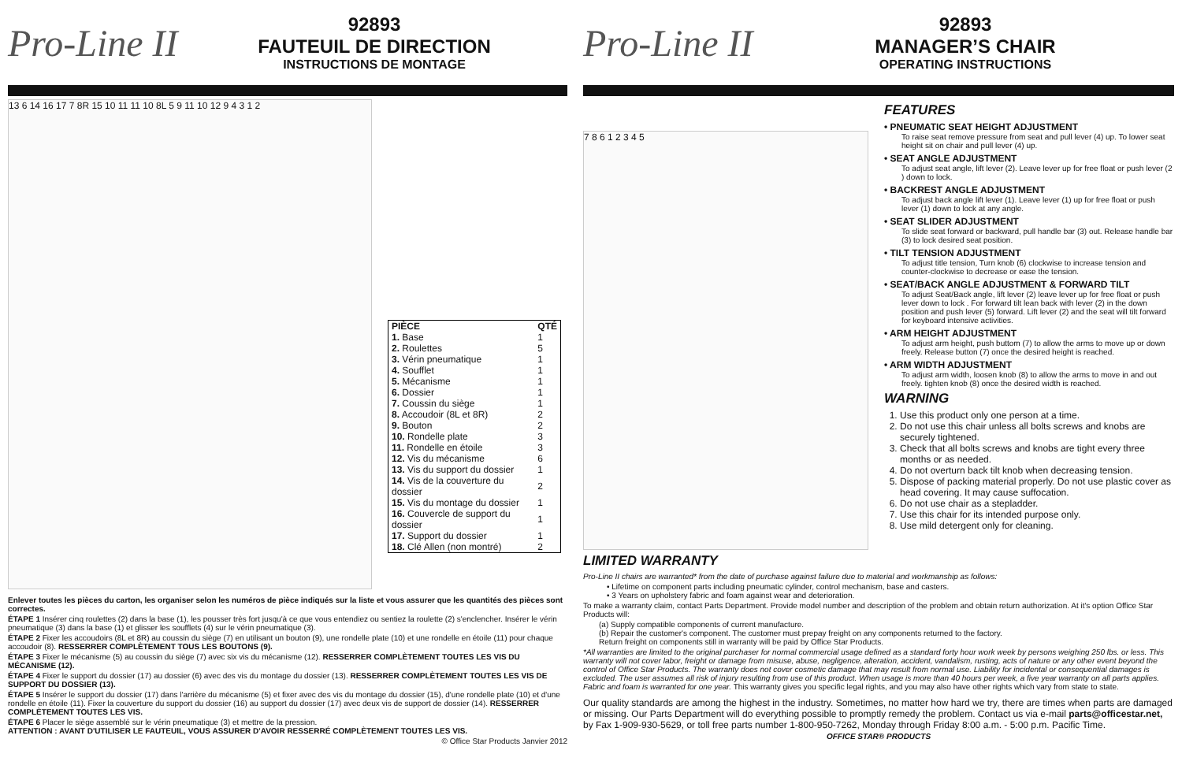Pro-Line II
92893
FAUTEUIL DE DIRECTION
INSTRUCTIONS DE MONTAGE
13 6 14 16 17 7 8R 15 10 11 11 10 8L 5 9 11 10 12 9 4 3 1 2
| PIÈCE | QTÉ |
| --- | --- |
| 1. Base | 1 |
| 2. Roulettes | 5 |
| 3. Vérin pneumatique | 1 |
| 4. Soufflet | 1 |
| 5. Mécanisme | 1 |
| 6. Dossier | 1 |
| 7. Coussin du siège | 1 |
| 8. Accoudoir (8L et 8R) | 2 |
| 9. Bouton | 2 |
| 10. Rondelle plate | 3 |
| 11. Rondelle en étoile | 3 |
| 12. Vis du mécanisme | 6 |
| 13. Vis du support du dossier | 1 |
| 14. Vis de la couverture du dossier | 2 |
| 15. Vis du montage du dossier | 1 |
| 16. Couvercle de support du dossier | 1 |
| 17. Support du dossier | 1 |
| 18. Clé Allen (non montré) | 2 |
Enlever toutes les pièces du carton, les organiser selon les numéros de pièce indiqués sur la liste et vous assurer que les quantités des pièces sont correctes.
ÉTAPE 1 Insérer cinq roulettes (2) dans la base (1), les pousser très fort jusqu'à ce que vous entendiez ou sentiez la roulette (2) s'enclencher. Insérer le vérin pneumatique (3) dans la base (1) et glisser les soufflets (4) sur le vérin pneumatique (3).
ÉTAPE 2 Fixer les accoudoirs (8L et 8R) au coussin du siège (7) en utilisant un bouton (9), une rondelle plate (10) et une rondelle en étoile (11) pour chaque accoudoir (8). RESSERRER COMPLÈTEMENT TOUS LES BOUTONS (9).
ÉTAPE 3 Fixer le mécanisme (5) au coussin du siège (7) avec six vis du mécanisme (12). RESSERRER COMPLÈTEMENT TOUTES LES VIS DU MÉCANISME (12).
ÉTAPE 4 Fixer le support du dossier (17) au dossier (6) avec des vis du montage du dossier (13). RESSERRER COMPLÈTEMENT TOUTES LES VIS DE SUPPORT DU DOSSIER (13).
ÉTAPE 5 Insérer le support du dossier (17) dans l'arrière du mécanisme (5) et fixer avec des vis du montage du dossier (15), d'une rondelle plate (10) et d'une rondelle en étoile (11). Fixer la couverture du support du dossier (16) au support du dossier (17) avec deux vis de support de dossier (14). RESSERRER COMPLÈTEMENT TOUTES LES VIS.
ÉTAPE 6 Placer le siège assemblé sur le vérin pneumatique (3) et mettre de la pression.
ATTENTION : AVANT D'UTILISER LE FAUTEUIL, VOUS ASSURER D'AVOIR RESSERRÉ COMPLÈTEMENT TOUTES LES VIS.
© Office Star Products Janvier 2012
Pro-Line II
92893
MANAGER’S CHAIR
OPERATING INSTRUCTIONS
7 8 6 1 2 3 4 5
FEATURES
• PNEUMATIC SEAT HEIGHT ADJUSTMENT
To raise seat remove pressure from seat and pull lever (4) up. To lower seat height sit on chair and pull lever (4) up.
• SEAT ANGLE ADJUSTMENT
To adjust seat angle, lift lever (2). Leave lever up for free float or push lever (2 ) down to lock.
• BACKREST ANGLE ADJUSTMENT
To adjust back angle lift lever (1). Leave lever (1) up for free float or push lever (1) down to lock at any angle.
• SEAT SLIDER ADJUSTMENT
To slide seat forward or backward, pull handle bar (3) out. Release handle bar (3) to lock desired seat position.
• TILT TENSION ADJUSTMENT
To adjust title tension, Turn knob (6) clockwise to increase tension and counter-clockwise to decrease or ease the tension.
• SEAT/BACK ANGLE ADJUSTMENT & FORWARD TILT
To adjust Seat/Back angle, lift lever (2) leave lever up for free float or push lever down to lock . For forward tilt lean back with lever (2) in the down position and push lever (5) forward. Lift lever (2) and the seat will tilt forward for keyboard intensive activities.
• ARM HEIGHT ADJUSTMENT
To adjust arm height, push buttom (7) to allow the arms to move up or down freely. Release button (7) once the desired height is reached.
• ARM WIDTH ADJUSTMENT
To adjust arm width, loosen knob (8) to allow the arms to move in and out freely. tighten knob (8) once the desired width is reached.
WARNING
1. Use this product only one person at a time.
2. Do not use this chair unless all bolts screws and knobs are securely tightened.
3. Check that all bolts screws and knobs are tight every three months or as needed.
4. Do not overturn back tilt knob when decreasing tension.
5. Dispose of packing material properly. Do not use plastic cover as head covering. It may cause suffocation.
6. Do not use chair as a stepladder.
7. Use this chair for its intended purpose only.
8. Use mild detergent only for cleaning.
LIMITED WARRANTY
Pro-Line II chairs are warranted* from the date of purchase against failure due to material and workmanship as follows:
• Lifetime on component parts including pneumatic cylinder, control mechanism, base and casters.
• 3 Years on upholstery fabric and foam against wear and deterioration.
To make a warranty claim, contact Parts Department. Provide model number and description of the problem and obtain return authorization. At it's option Office Star Products will:
(a) Supply compatible components of current manufacture.
(b) Repair the customer's component. The customer must prepay freight on any components returned to the factory.
Return freight on components still in warranty will be paid by Office Star Products.
*All warranties are limited to the original purchaser for normal commercial usage defined as a standard forty hour work week by persons weighing 250 lbs. or less. This warranty will not cover labor, freight or damage from misuse, abuse, negligence, alteration, accident, vandalism, rusting, acts of nature or any other event beyond the control of Office Star Products. The warranty does not cover cosmetic damage that may result from normal use. Liability for incidental or consequential damages is excluded. The user assumes all risk of injury resulting from use of this product. When usage is more than 40 hours per week, a five year warranty on all parts applies. Fabric and foam is warranted for one year. This warranty gives you specific legal rights, and you may also have other rights which vary from state to state.
Our quality standards are among the highest in the industry. Sometimes, no matter how hard we try, there are times when parts are damaged or missing. Our Parts Department will do everything possible to promptly remedy the problem. Contact us via e-mail parts@officestar.net, by Fax 1-909-930-5629, or toll free parts number 1-800-950-7262, Monday through Friday 8:00 a.m. - 5:00 p.m. Pacific Time.
OFFICE STAR® PRODUCTS